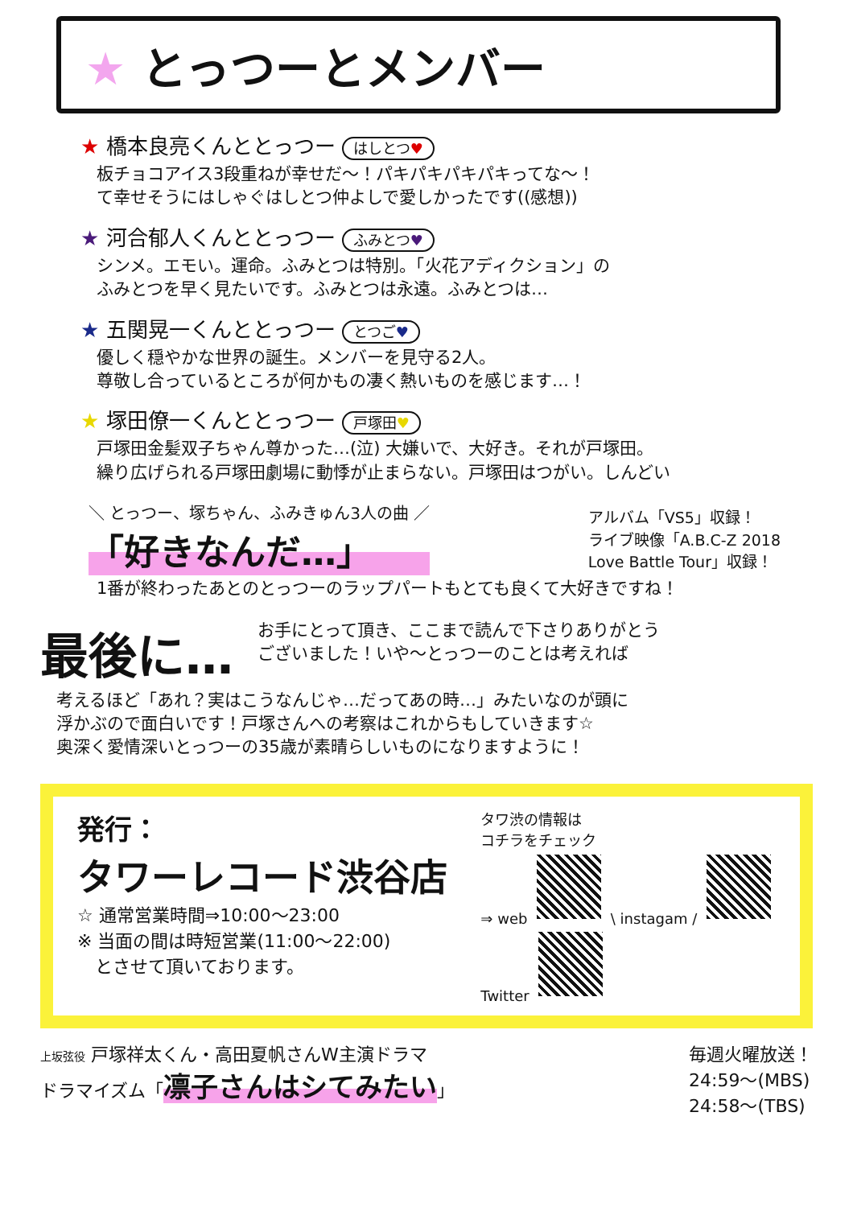★ とっつーとメンバー
★ 橋本良亮くんととっつー はしとつ♥
板チョコアイス3段重ねが幸せだ〜！パキパキパキパキってな〜！
て幸せそうにはしゃぐはしとつ仲よしで愛しかったです((感想))
★ 河合郁人くんととっつー ふみとつ♥
シンメ。エモい。運命。ふみとつは特別。「火花アディクション」の
ふみとつを早く見たいです。ふみとつは永遠。ふみとつは…
★ 五関晃一くんととっつー とつご♥
優しく穏やかな世界の誕生。メンバーを見守る2人。
尊敬し合っているところが何かもの凄く熱いものを感じます…！
★ 塚田僚一くんととっつー 戸塚田♥
戸塚田金髪双子ちゃん尊かった…(泣) 大嫌いで、大好き。それが戸塚田。
繰り広げられる戸塚田劇場に動悸が止まらない。戸塚田はつがい。しんどい
＼ とっつー、塚ちゃん、ふみきゅん3人の曲 ／
「好きなんだ…」
アルバム「VS5」収録！
ライブ映像「A.B.C-Z 2018
Love Battle Tour」収録！
1番が終わったあとのとっつーのラップパートもとても良くて大好きですね！
最後に…
お手にとって頂き、ここまで読んで下さりありがとう
ございました！いや〜とっつーのことは考えれば
考えるほど「あれ？実はこうなんじゃ…だってあの時…」みたいなのが頭に
浮かぶので面白いです！戸塚さんへの考察はこれからもしていきます☆
奥深く愛情深いとっつーの35歳が素晴らしいものになりますように！
発行：
タワーレコード渋谷店
☆ 通常営業時間⇒10:00〜23:00
※ 当面の間は時短営業(11:00〜22:00)
　とさせて頂いております。
タワ渋の情報は
コチラをチェック
⇒ web \ instagam /
Twitter
上坂弦役 戸塚祥太くん・高田夏帆さんW主演ドラマ
ドラマイズム「凛子さんはシてみたい」
毎週火曜放送！
24:59〜(MBS)
24:58〜(TBS)